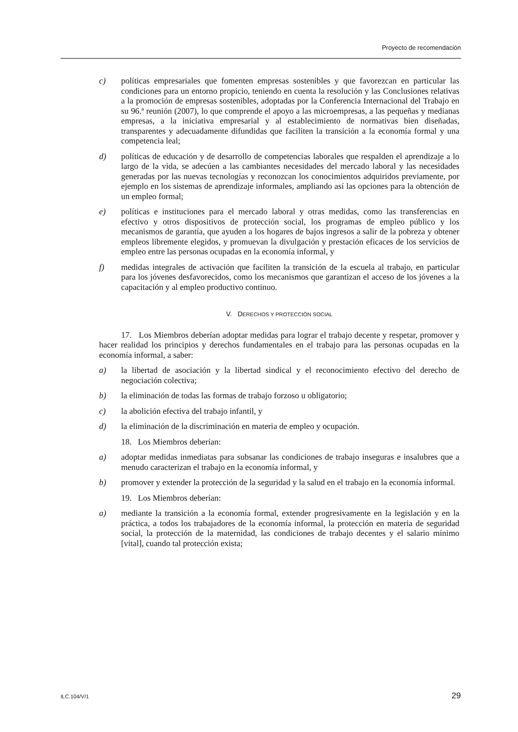Proyecto de recomendación
c) políticas empresariales que fomenten empresas sostenibles y que favorezcan en particular las condiciones para un entorno propicio, teniendo en cuenta la resolución y las Conclusiones relativas a la promoción de empresas sostenibles, adoptadas por la Conferencia Internacional del Trabajo en su 96.ª reunión (2007), lo que comprende el apoyo a las microempresas, a las pequeñas y medianas empresas, a la iniciativa empresarial y al establecimiento de normativas bien diseñadas, transparentes y adecuadamente difundidas que faciliten la transición a la economía formal y una competencia leal;
d) políticas de educación y de desarrollo de competencias laborales que respalden el aprendizaje a lo largo de la vida, se adecúen a las cambiantes necesidades del mercado laboral y las necesidades generadas por las nuevas tecnologías y reconozcan los conocimientos adquiridos previamente, por ejemplo en los sistemas de aprendizaje informales, ampliando así las opciones para la obtención de un empleo formal;
e) políticas e instituciones para el mercado laboral y otras medidas, como las transferencias en efectivo y otros dispositivos de protección social, los programas de empleo público y los mecanismos de garantía, que ayuden a los hogares de bajos ingresos a salir de la pobreza y obtener empleos libremente elegidos, y promuevan la divulgación y prestación eficaces de los servicios de empleo entre las personas ocupadas en la economía informal, y
f) medidas integrales de activación que faciliten la transición de la escuela al trabajo, en particular para los jóvenes desfavorecidos, como los mecanismos que garantizan el acceso de los jóvenes a la capacitación y al empleo productivo continuo.
V. DERECHOS Y PROTECCIÓN SOCIAL
17. Los Miembros deberían adoptar medidas para lograr el trabajo decente y respetar, promover y hacer realidad los principios y derechos fundamentales en el trabajo para las personas ocupadas en la economía informal, a saber:
a) la libertad de asociación y la libertad sindical y el reconocimiento efectivo del derecho de negociación colectiva;
b) la eliminación de todas las formas de trabajo forzoso u obligatorio;
c) la abolición efectiva del trabajo infantil, y
d) la eliminación de la discriminación en materia de empleo y ocupación.
18. Los Miembros deberían:
a) adoptar medidas inmediatas para subsanar las condiciones de trabajo inseguras e insalubres que a menudo caracterizan el trabajo en la economía informal, y
b) promover y extender la protección de la seguridad y la salud en el trabajo en la economía informal.
19. Los Miembros deberían:
a) mediante la transición a la economía formal, extender progresivamente en la legislación y en la práctica, a todos los trabajadores de la economía informal, la protección en materia de seguridad social, la protección de la maternidad, las condiciones de trabajo decentes y el salario mínimo [vital], cuando tal protección exista;
ILC.104/V/1 29